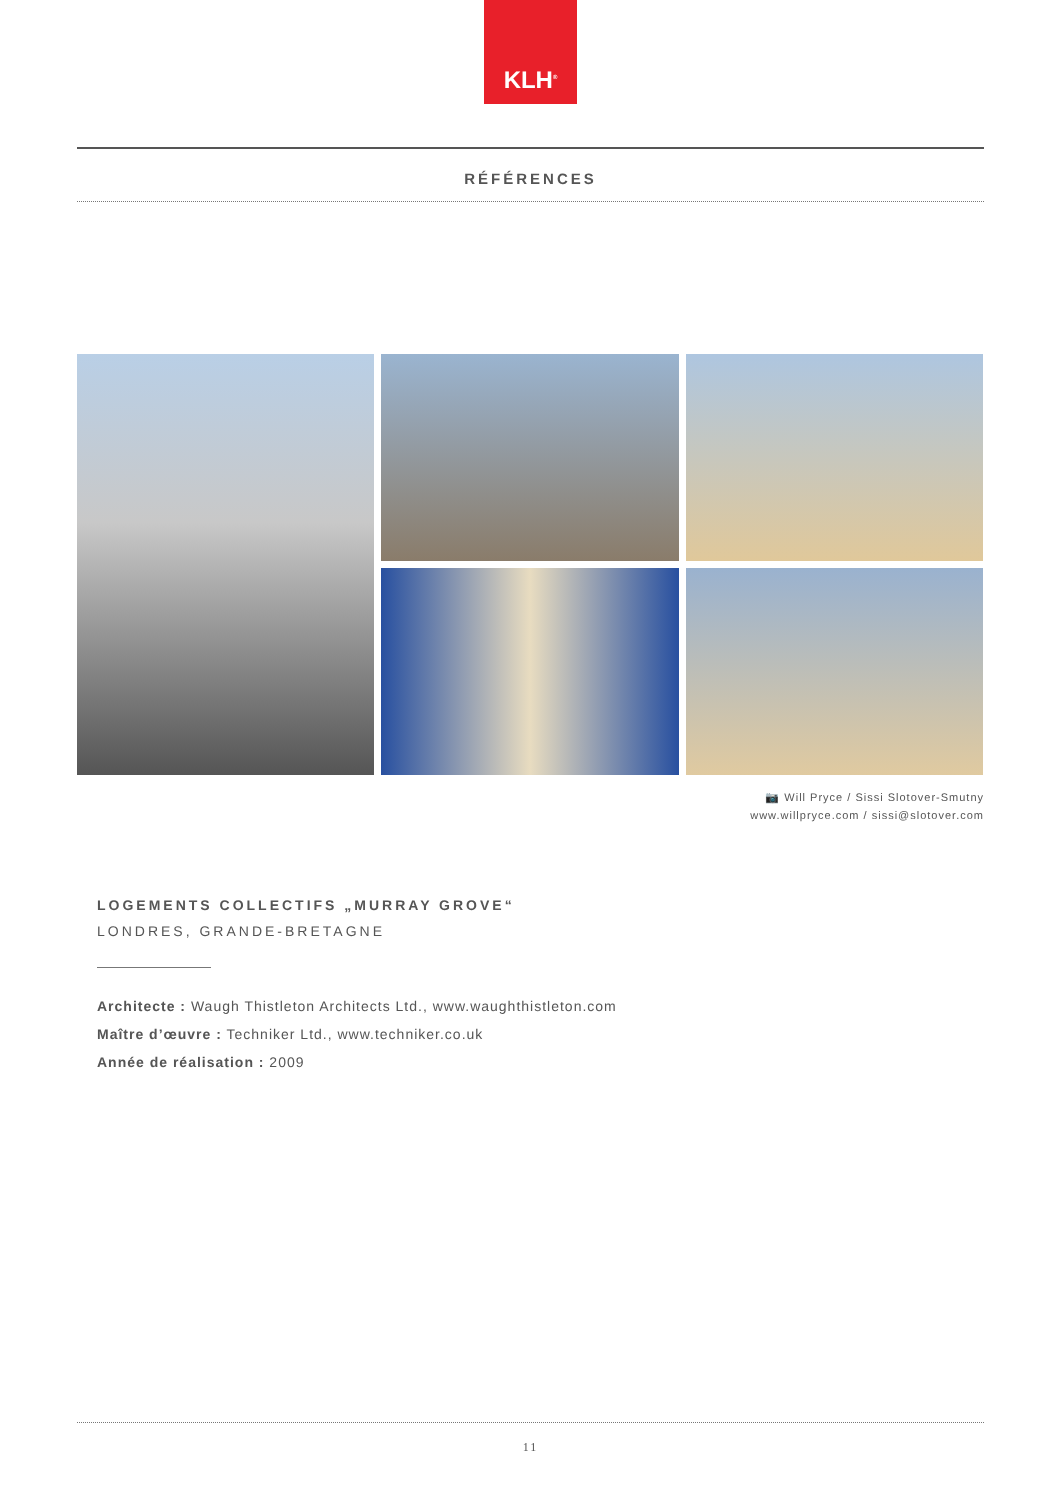KLH<sup>®</sup>
RÉFÉRENCES
📷 Will Pryce / Sissi Slotover-Smutny
www.willpryce.com / sissi@slotover.com
LOGEMENTS COLLECTIFS „MURRAY GROVE“
LONDRES, GRANDE-BRETAGNE
Architecte : Waugh Thistleton Architects Ltd., www.waughthistleton.com
Maître d’œuvre : Techniker Ltd., www.techniker.co.uk
Année de réalisation : 2009
11